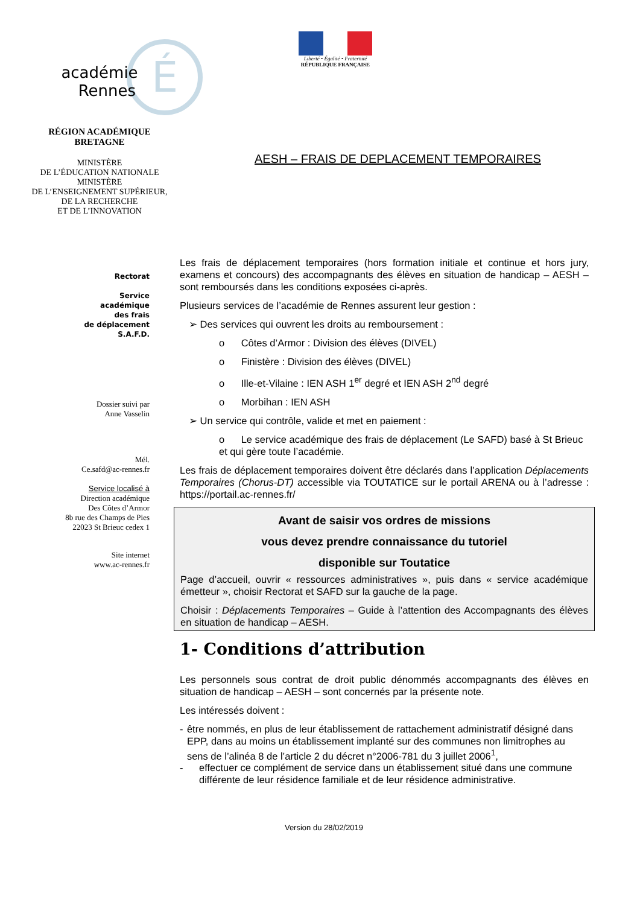académie
Rennes
É
RÉGION ACADÉMIQUE
BRETAGNE
MINISTÈRE
DE L’ÉDUCATION NATIONALE
MINISTÈRE
DE L’ENSEIGNEMENT SUPÉRIEUR,
DE LA RECHERCHE
ET DE L’INNOVATION
Liberté • Égalité • Fraternité
RÉPUBLIQUE FRANÇAISE
AESH – FRAIS DE DEPLACEMENT TEMPORAIRES
Rectorat
Service
académique
des frais
de déplacement
S.A.F.D.
Dossier suivi par
Anne Vasselin
Mél.
Ce.safd@ac-rennes.fr
Service localisé à
Direction académique
Des Côtes d’Armor
8b rue des Champs de Pies
22023 St Brieuc cedex 1
Site internet
www.ac-rennes.fr
Les frais de déplacement temporaires (hors formation initiale et continue et hors jury, examens et concours) des accompagnants des élèves en situation de handicap – AESH – sont remboursés dans les conditions exposées ci-après.
Plusieurs services de l’académie de Rennes assurent leur gestion :
➢ Des services qui ouvrent les droits au remboursement :
o Côtes d’Armor : Division des élèves (DIVEL)
o Finistère : Division des élèves (DIVEL)
o Ille-et-Vilaine : IEN ASH 1<sup>er</sup> degré et IEN ASH 2<sup>nd</sup> degré
o Morbihan : IEN ASH
➢ Un service qui contrôle, valide et met en paiement :
o Le service académique des frais de déplacement (Le SAFD) basé à St Brieuc et qui gère toute l’académie.
Les frais de déplacement temporaires doivent être déclarés dans l’application Déplacements Temporaires (Chorus-DT) accessible via TOUTATICE sur le portail ARENA ou à l’adresse : https://portail.ac-rennes.fr/
Avant de saisir vos ordres de missions
vous devez prendre connaissance du tutoriel
disponible sur Toutatice
Page d’accueil, ouvrir « ressources administratives », puis dans « service académique émetteur », choisir Rectorat et SAFD sur la gauche de la page.
Choisir : Déplacements Temporaires – Guide à l’attention des Accompagnants des élèves en situation de handicap – AESH.
1- Conditions d’attribution
Les personnels sous contrat de droit public dénommés accompagnants des élèves en situation de handicap – AESH – sont concernés par la présente note.
Les intéressés doivent :
- être nommés, en plus de leur établissement de rattachement administratif désigné dans EPP, dans au moins un établissement implanté sur des communes non limitrophes au sens de l’alinéa 8 de l’article 2 du décret n°2006-781 du 3 juillet 2006<sup>1</sup>,
- effectuer ce complément de service dans un établissement situé dans une commune différente de leur résidence familiale et de leur résidence administrative.
Version du 28/02/2019